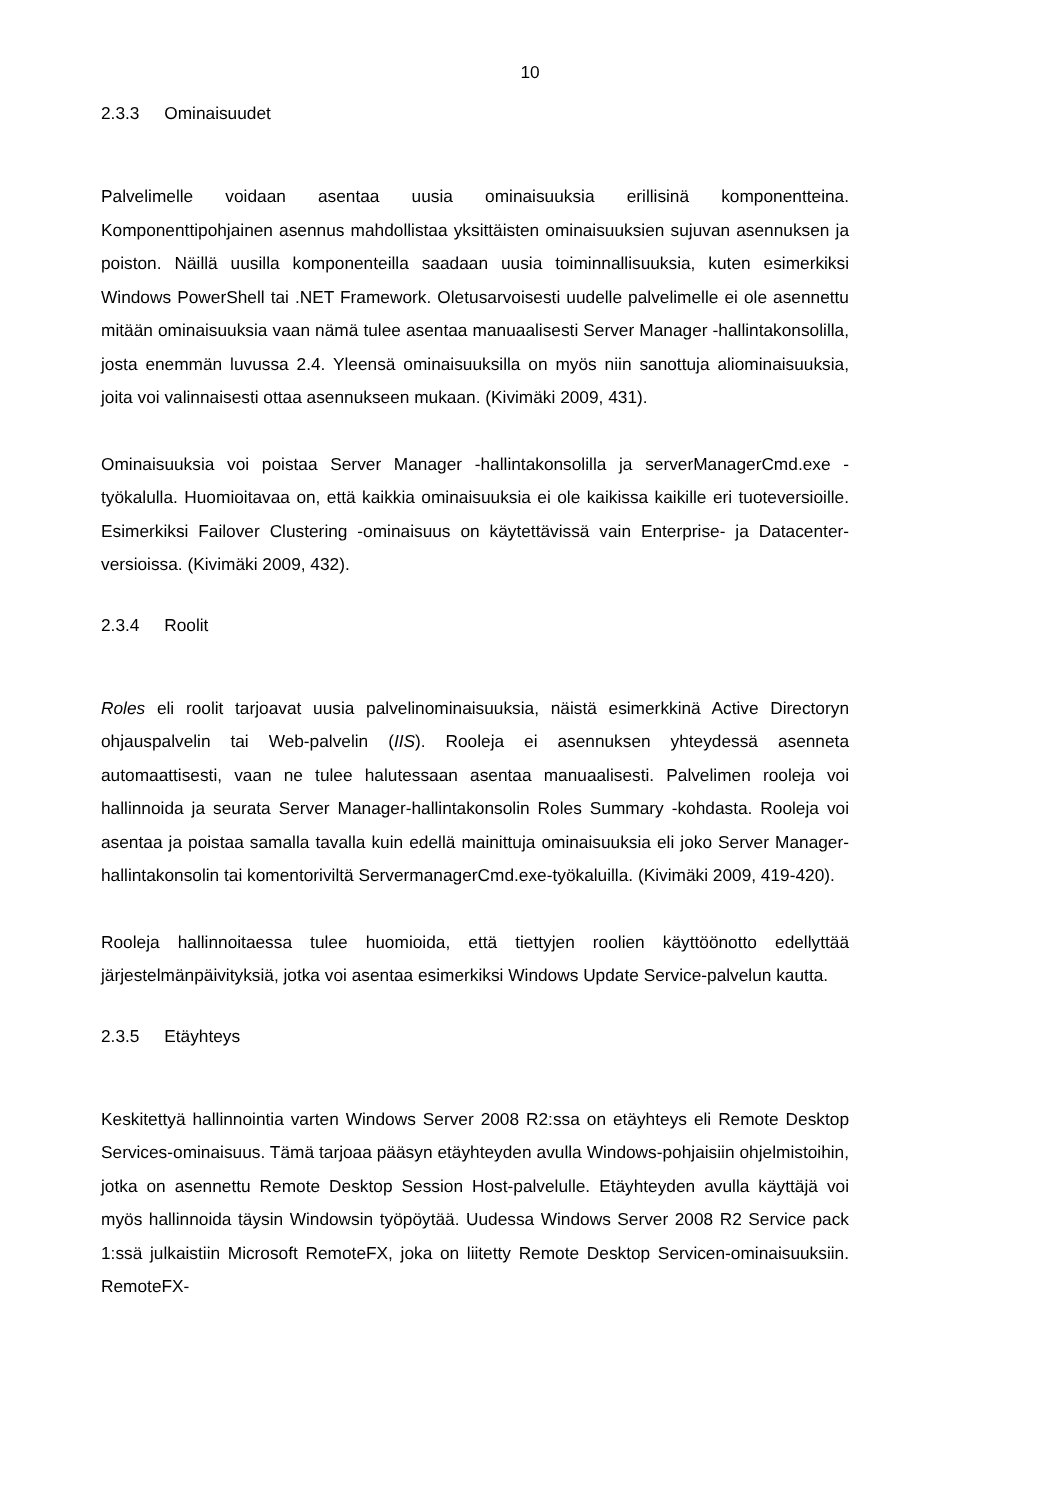10
2.3.3 Ominaisuudet
Palvelimelle voidaan asentaa uusia ominaisuuksia erillisinä komponentteina. Komponenttipohjainen asennus mahdollistaa yksittäisten ominaisuuksien sujuvan asennuksen ja poiston. Näillä uusilla komponenteilla saadaan uusia toiminnallisuuksia, kuten esimerkiksi Windows PowerShell tai .NET Framework. Oletusarvoisesti uudelle palvelimelle ei ole asennettu mitään ominaisuuksia vaan nämä tulee asentaa manuaalisesti Server Manager -hallintakonsolilla, josta enemmän luvussa 2.4. Yleensä ominaisuuksilla on myös niin sanottuja aliominaisuuksia, joita voi valinnaisesti ottaa asennukseen mukaan. (Kivimäki 2009, 431).
Ominaisuuksia voi poistaa Server Manager -hallintakonsolilla ja serverManagerCmd.exe -työkalulla. Huomioitavaa on, että kaikkia ominaisuuksia ei ole kaikissa kaikille eri tuoteversioille. Esimerkiksi Failover Clustering -ominaisuus on käytettävissä vain Enterprise- ja Datacenter-versioissa. (Kivimäki 2009, 432).
2.3.4 Roolit
Roles eli roolit tarjoavat uusia palvelinominaisuuksia, näistä esimerkkinä Active Directoryn ohjauspalvelin tai Web-palvelin (IIS). Rooleja ei asennuksen yhteydessä asenneta automaattisesti, vaan ne tulee halutessaan asentaa manuaalisesti. Palvelimen rooleja voi hallinnoida ja seurata Server Manager-hallintakonsolin Roles Summary -kohdasta. Rooleja voi asentaa ja poistaa samalla tavalla kuin edellä mainittuja ominaisuuksia eli joko Server Manager-hallintakonsolin tai komentoriviltä ServermanagerCmd.exe-työkaluilla. (Kivimäki 2009, 419-420).
Rooleja hallinnoitaessa tulee huomioida, että tiettyjen roolien käyttöönotto edellyttää järjestelmänpäivityksiä, jotka voi asentaa esimerkiksi Windows Update Service-palvelun kautta.
2.3.5 Etäyhteys
Keskitettyä hallinnointia varten Windows Server 2008 R2:ssa on etäyhteys eli Remote Desktop Services-ominaisuus. Tämä tarjoaa pääsyn etäyhteyden avulla Windows-pohjaisiin ohjelmistoihin, jotka on asennettu Remote Desktop Session Host-palvelulle. Etäyhteyden avulla käyttäjä voi myös hallinnoida täysin Windowsin työpöytää. Uudessa Windows Server 2008 R2 Service pack 1:ssä julkaistiin Microsoft RemoteFX, joka on liitetty Remote Desktop Servicen-ominaisuuksiin. RemoteFX-